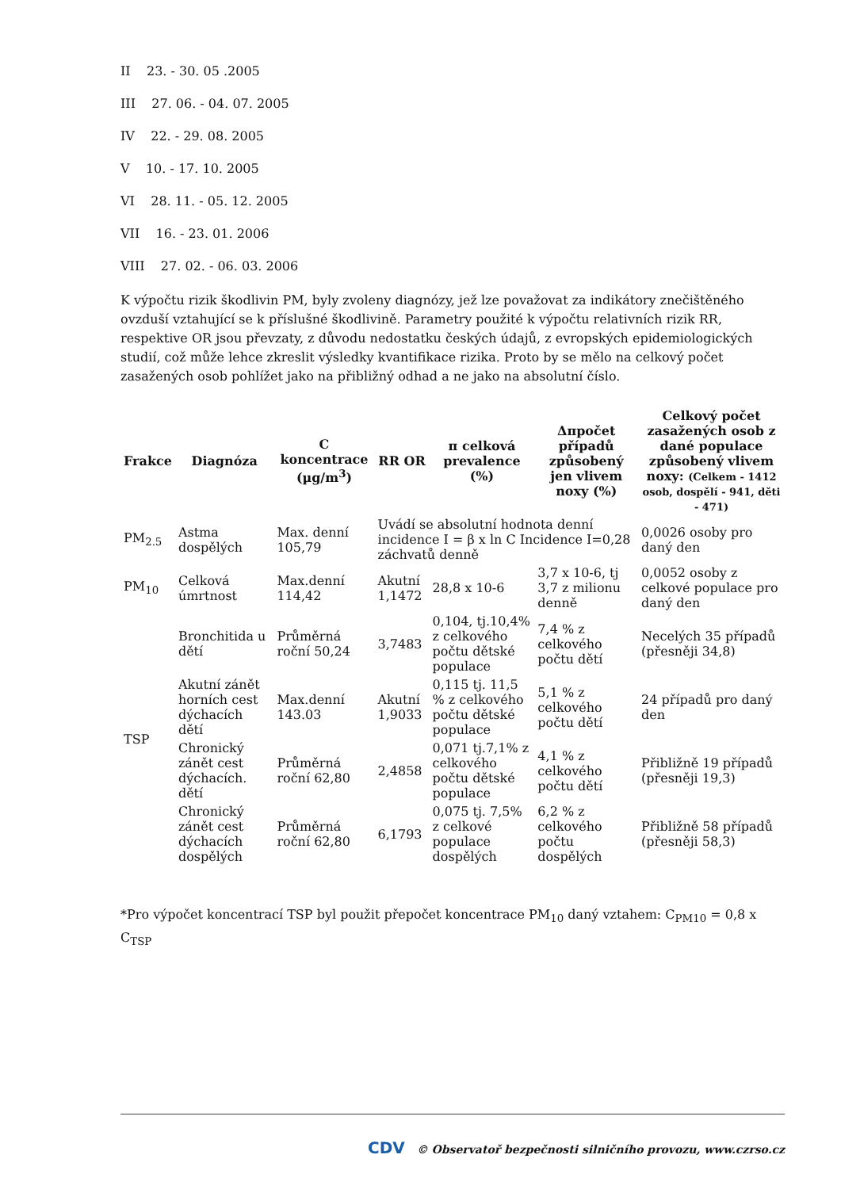II 23. - 30. 05 .2005
III 27. 06. - 04. 07. 2005
IV 22. - 29. 08. 2005
V 10. - 17. 10. 2005
VI 28. 11. - 05. 12. 2005
VII 16. - 23. 01. 2006
VIII 27. 02. - 06. 03. 2006
K výpočtu rizik škodlivin PM, byly zvoleny diagnózy, jež lze považovat za indikátory znečištěného ovzduší vztahující se k příslušné škodlivině. Parametry použité k výpočtu relativních rizik RR, respektive OR jsou převzaty, z důvodu nedostatku českých údajů, z evropských epidemiologických studií, což může lehce zkreslit výsledky kvantifikace rizika. Proto by se mělo na celkový počet zasažených osob pohlížet jako na přibližný odhad a ne jako na absolutní číslo.
| Frakce | Diagnóza | C koncentrace (µg/m<sup>3</sup>) | RR OR | π celková prevalence (%) | Δπpočet případů způsobený jen vlivem noxy (%) | Celkový počet zasažených osob z dané populace způsobený vlivem noxy: (Celkem - 1412 osob, dospělí - 941, děti - 471) |
| --- | --- | --- | --- | --- | --- | --- |
| PM<sub>2.5</sub> | Astma dospělých | Max. denní 105,79 | Uvádí se absolutní hodnota denní incidence I = β x ln C Incidence I=0,28 záchvatů denně | | | 0,0026 osoby pro daný den |
| PM<sub>10</sub> | Celková úmrtnost | Max.denní 114,42 | Akutní 1,1472 | 28,8 x 10-6 | 3,7 x 10-6, tj 3,7 z milionu denně | 0,0052 osoby z celkové populace pro daný den |
| TSP | Bronchitida u dětí | Průměrná roční 50,24 | 3,7483 | 0,104, tj.10,4% z celkového počtu dětské populace | 7,4 % z celkového počtu dětí | Necelých 35 případů (přesněji 34,8) |
| | Akutní zánět horních cest dýchacích dětí | Max.denní 143.03 | Akutní 1,9033 | 0,115 tj. 11,5 % z celkového počtu dětské populace | 5,1 % z celkového počtu dětí | 24 případů pro daný den |
| | Chronický zánět cest dýchacích. dětí | Průměrná roční 62,80 | 2,4858 | 0,071 tj.7,1% z celkového počtu dětské populace | 4,1 % z celkového počtu dětí | Přibližně 19 případů (přesněji 19,3) |
| | Chronický zánět cest dýchacích dospělých | Průměrná roční 62,80 | 6,1793 | 0,075 tj. 7,5% z celkové populace dospělých | 6,2 % z celkového počtu dospělých | Přibližně 58 případů (přesněji 58,3) |
*Pro výpočet koncentrací TSP byl použit přepočet koncentrace PM<sub>10</sub> daný vztahem: C<sub>PM10</sub> = 0,8 x C<sub>TSP</sub>
CDV © Observatoř bezpečnosti silničního provozu, www.czrso.cz